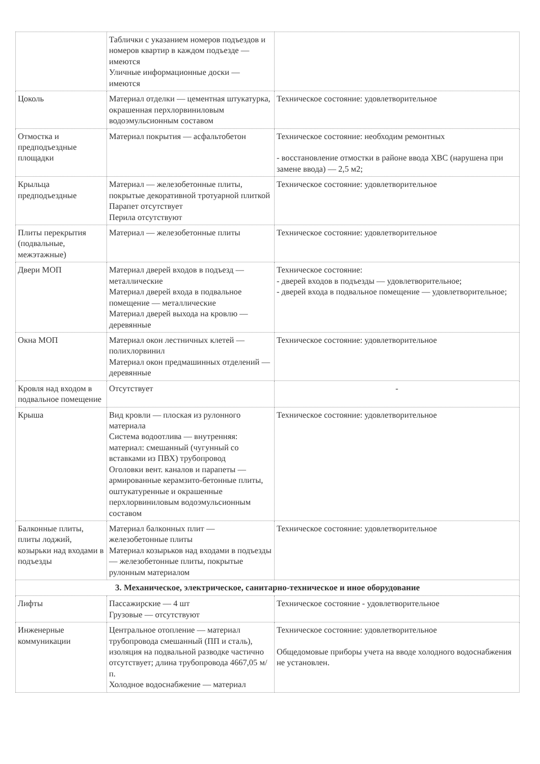| | Таблички с указанием номеров подъездов и номеров квартир в каждом подъезде — имеются Уличные информационные доски — имеются | |
| Цоколь | Материал отделки — цементная штукатурка, окрашенная перхлорвиниловым водоэмульсионным составом | Техническое состояние: удовлетворительное |
| Отмостка и предподъездные площадки | Материал покрытия — асфальтобетон | Техническое состояние: необходим ремонтных - восстановление отмостки в районе ввода ХВС (нарушена при замене ввода) — 2,5 м2; |
| Крыльца предподъездные | Материал — железобетонные плиты, покрытые декоративной тротуарной плиткой Парапет отсутствует Перила отсутствуют | Техническое состояние: удовлетворительное |
| Плиты перекрытия (подвальные, межэтажные) | Материал — железобетонные плиты | Техническое состояние: удовлетворительное |
| Двери МОП | Материал дверей входов в подъезд — металлические Материал дверей входа в подвальное помещение — металлические Материал дверей выхода на кровлю — деревянные | Техническое состояние: - дверей входов в подъезды — удовлетворительное; - дверей входа в подвальное помещение — удовлетворительное; |
| Окна МОП | Материал окон лестничных клетей — полихлорвинил Материал окон предмашинных отделений — деревянные | Техническое состояние: удовлетворительное |
| Кровля над входом в подвальное помещение | Отсутствует | - |
| Крыша | Вид кровли — плоская из рулонного материала Система водоотлива — внутренняя: материал: смешанный (чугунный со вставками из ПВХ) трубопровод Оголовки вент. каналов и парапеты — армированные керамзито-бетонные плиты, оштукатуренные и окрашенные перхлорвиниловым водоэмульсионным составом | Техническое состояние: удовлетворительное |
| Балконные плиты, плиты лоджий, козырьки над входами в подъезды | Материал балконных плит — железобетонные плиты Материал козырьков над входами в подъезды — железобетонные плиты, покрытые рулонным материалом | Техническое состояние: удовлетворительное |
| 3. Механическое, электрическое, санитарно-техническое и иное оборудование | | |
| Лифты | Пассажирские — 4 шт Грузовые — отсутствуют | Техническое состояние - удовлетворительное |
| Инженерные коммуникации | Центральное отопление — материал трубопровода смешанный (ПП и сталь), изоляция на подвальной разводке частично отсутствует; длина трубопровода 4667,05 м/п. Холодное водоснабжение — материал | Техническое состояние: удовлетворительное Общедомовые приборы учета на вводе холодного водоснабжения не установлен. |